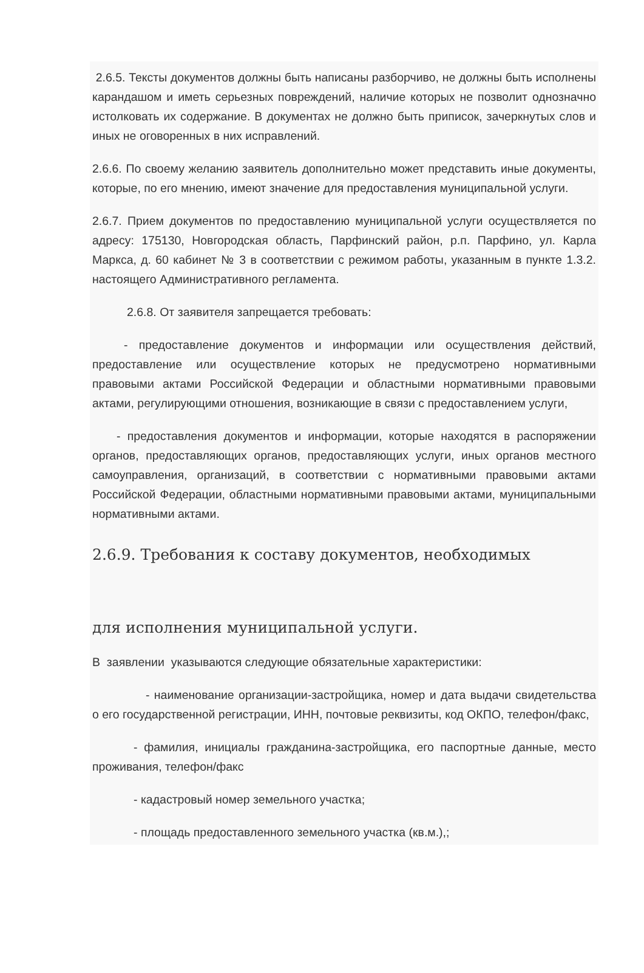2.6.5. Тексты документов должны быть написаны разборчиво, не должны быть исполнены карандашом и иметь серьезных повреждений, наличие которых не позволит однозначно истолковать их содержание. В документах не должно быть приписок, зачеркнутых слов и иных не оговоренных в них исправлений.
2.6.6. По своему желанию заявитель дополнительно может представить иные документы, которые, по его мнению, имеют значение для предоставления муниципальной услуги.
2.6.7. Прием документов по предоставлению муниципальной услуги осуществляется по адресу: 175130, Новгородская область, Парфинский район, р.п. Парфино, ул. Карла Маркса, д. 60 кабинет № 3 в соответствии с режимом работы, указанным в пункте 1.3.2. настоящего Административного регламента.
2.6.8. От заявителя запрещается требовать:
- предоставление документов и информации или осуществления действий, предоставление или осуществление которых не предусмотрено нормативными правовыми актами Российской Федерации и областными нормативными правовыми актами, регулирующими отношения, возникающие в связи с предоставлением услуги,
- предоставления документов и информации, которые находятся в распоряжении органов, предоставляющих органов, предоставляющих услуги, иных органов местного самоуправления, организаций, в соответствии с нормативными правовыми актами Российской Федерации, областными нормативными правовыми актами, муниципальными нормативными актами.
2.6.9. Требования к составу документов, необходимых
для исполнения муниципальной услуги.
В заявлении указываются следующие обязательные характеристики:
- наименование организации-застройщика, номер и дата выдачи свидетельства о его государственной регистрации, ИНН, почтовые реквизиты, код ОКПО, телефон/факс,
- фамилия, инициалы гражданина-застройщика, его паспортные данные, место проживания, телефон/факс
- кадастровый номер земельного участка;
- площадь предоставленного земельного участка (кв.м.),;